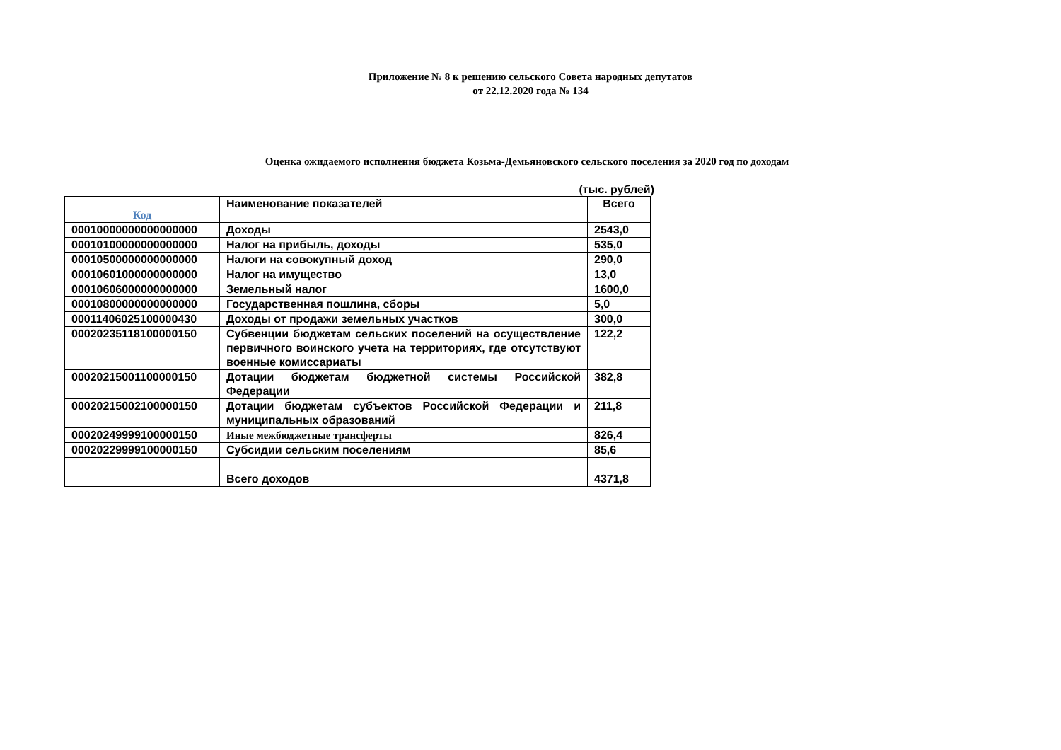Приложение № 8 к решению сельского Совета народных депутатов
от 22.12.2020 года № 134
Оценка ожидаемого исполнения бюджета Козьма-Демьяновского сельского поселения за 2020 год по доходам
(тыс. рублей)
| Код | Наименование показателей | Всего |
| --- | --- | --- |
| 00010000000000000000 | Доходы | 2543,0 |
| 00010100000000000000 | Налог на прибыль, доходы | 535,0 |
| 00010500000000000000 | Налоги на совокупный доход | 290,0 |
| 00010601000000000000 | Налог на имущество | 13,0 |
| 00010606000000000000 | Земельный налог | 1600,0 |
| 00010800000000000000 | Государственная пошлина, сборы | 5,0 |
| 00011406025100000430 | Доходы от продажи земельных участков | 300,0 |
| 00020235118100000150 | Субвенции бюджетам сельских поселений на осуществление первичного воинского учета на территориях, где отсутствуют военные комиссариаты | 122,2 |
| 00020215001100000150 | Дотации бюджетам бюджетной системы Российской Федерации | 382,8 |
| 00020215002100000150 | Дотации бюджетам субъектов Российской Федерации и муниципальных образований | 211,8 |
| 00020249999100000150 | Иные межбюджетные трансферты | 826,4 |
| 00020229999100000150 | Субсидии сельским поселениям | 85,6 |
| | Всего доходов | 4371,8 |